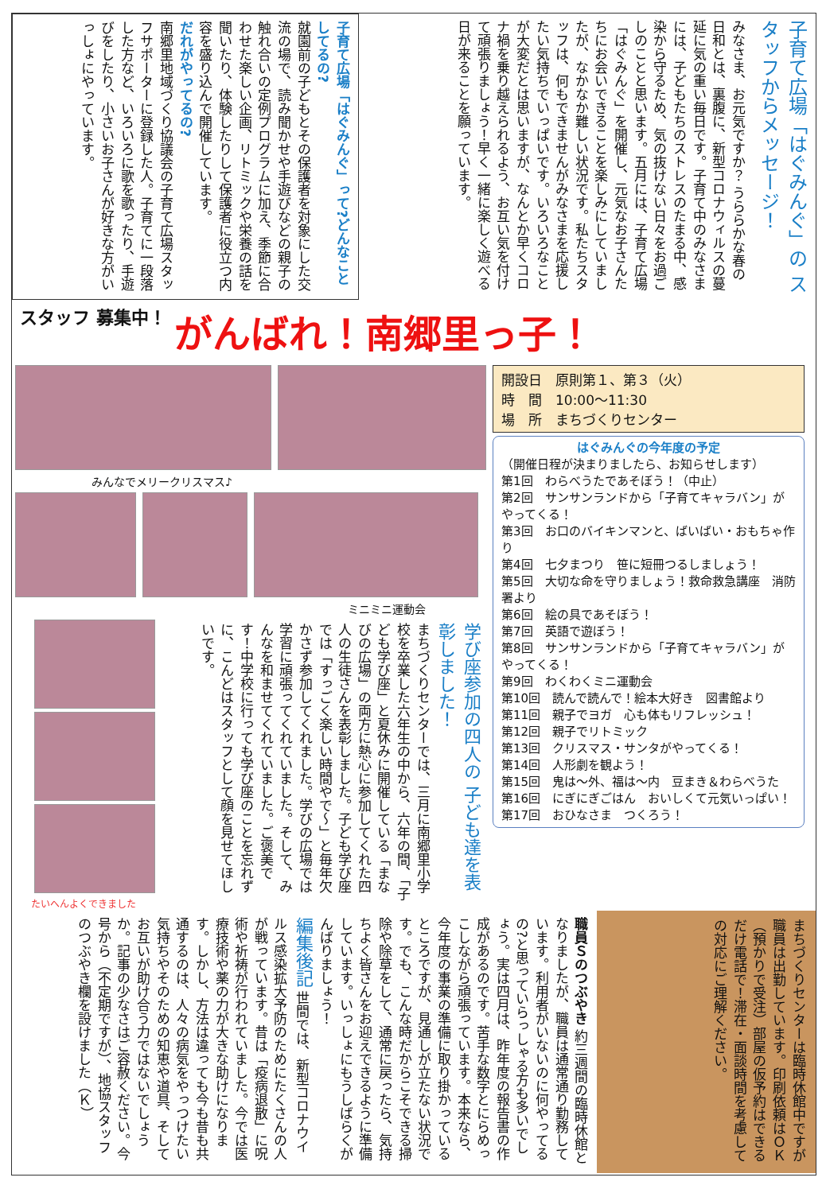子育て広場「はぐみんぐ」の スタッフからメッセージ！
みなさま、お元気ですか？ うららかな春の日和とは、裏腹に、新型コロナウィルスの蔓延に気の重い毎日です。子育て中のみなさまには、子どもたちのストレスのたまる中、感染から守るため、気の抜けない日々をお過ごしのことと思います。五月には、子育て広場「はぐみんぐ」を開催し、元気なお子さんたちにお会いできることを楽しみにしていましたが、なかなか難しい状況です。私たちスタッフは、何もできませんがみなさまを応援したい気持ちでいっぱいです。いろいろなことが大変だとは思いますが、なんとか早くコロナ禍を乗り越えられるよう、お互い気を付けて頑張りましょう！早く一緒に楽しく遊べる日が来ることを願っています。
子育て広場「はぐみんぐ」って?どんなことしてるの?
就園前の子どもとその保護者を対象にした交流の場で、読み聞かせや手遊びなどの親子の触れ合いの定例プログラムに加え、季節に合わせた楽しい企画、リトミックや栄養の話を聞いたり、体験したりして保護者に役立つ内容を盛り込んで開催しています。
だれがやってるの?
南郷里地域づくり協議会の子育て広場スタッフサポーターに登録した人。子育てに一段落した方など、いろいろに歌を歌ったり、手遊びをしたり、小さいお子さんが好きな方がいっしょにやっています。
スタッフ 募集中！
がんばれ！南郷里っ子！
みんなでメリークリスマス♪
ミニミニ運動会
学び座参加の四人の 子ども達を表彰しました！
まちづくりセンターでは、三月に南郷里小学校を卒業した六年生の中から、六年の間、「子ども学び座」と夏休みに開催している「まなびの広場」の両方に熱心に参加してくれた四人の生徒さんを表彰しました。子ども学び座では「すっごく楽しい時間やで～」と毎年欠かさず参加してくれました。学びの広場では学習に頑張ってくれていました。そして、みんなを和ませてくれていました。ご褒美です！中学校に行っても学び座のことを忘れずに、こんどはスタッフとして顔を見せてほしいです。
たいへんよくできました
開設日　原則第１、第３（火）
時　間　10:00～11:30
場　所　まちづくりセンター
はぐみんぐの今年度の予定
（開催日程が決まりましたら、お知らせします）
第1回　わらべうたであそぼう！（中止）
第2回　サンサンランドから「子育てキャラバン」がやってくる！
第3回　お口のバイキンマンと、ばいばい・おもちゃ作り
第4回　七夕まつり　笹に短冊つるしましょう！
第5回　大切な命を守りましょう！救命救急講座　消防署より
第6回　絵の具であそぼう！
第7回　英語で遊ぼう！
第8回　サンサンランドから「子育てキャラバン」がやってくる！
第9回　わくわくミニ運動会
第10回　読んで読んで！絵本大好き　図書館より
第11回　親子でヨガ　心も体もリフレッシュ！
第12回　親子でリトミック
第13回　クリスマス・サンタがやってくる！
第14回　人形劇を観よう！
第15回　鬼は～外、福は～内　豆まき＆わらべうた
第16回　にぎにぎごはん　おいしくて元気いっぱい！
第17回　おひなさま　つくろう！
まちづくりセンターは臨時休館中ですが職員は出勤しています。印刷依頼はＯＫ（預かりで受注）部屋の仮予約はできるだけ電話で！滞在・面談時間を考慮しての対応にご理解ください。
職員Ｓのつぶやき 約三週間の臨時休館となりましたが、職員は通常通り勤務しています。利用者がいないのに何やってるの?と思っていらっしゃる方も多いでしょう。実は四月は、昨年度の報告書の作成があるのです。苦手な数字とにらめっこしながら頑張っています。本来なら、今年度の事業の準備に取り掛かっているところですが、見通しが立たない状況です。でも、こんな時だからこそできる掃除や除草をして、通常に戻ったら、気持ちよく皆さんをお迎えできるように準備しています。いっしょにもうしばらくがんばりましょう！
編集後記 世間では、新型コロナウイルス感染拡大予防のためにたくさんの人が戦っています。昔は「疫病退散」に呪術や祈祷が行われていました。今では医療技術や薬の力が大きな助けになります。しかし、方法は違っても今も昔も共通するのは、人々の病気をやっつけたい気持ちやそのための知恵や道具、そしてお互いが助け合う力ではないでしょうか。記事の少なさはご容赦ください。今号から（不定期ですが）、地協スタッフのつぶやき欄を設けました（Ｋ）